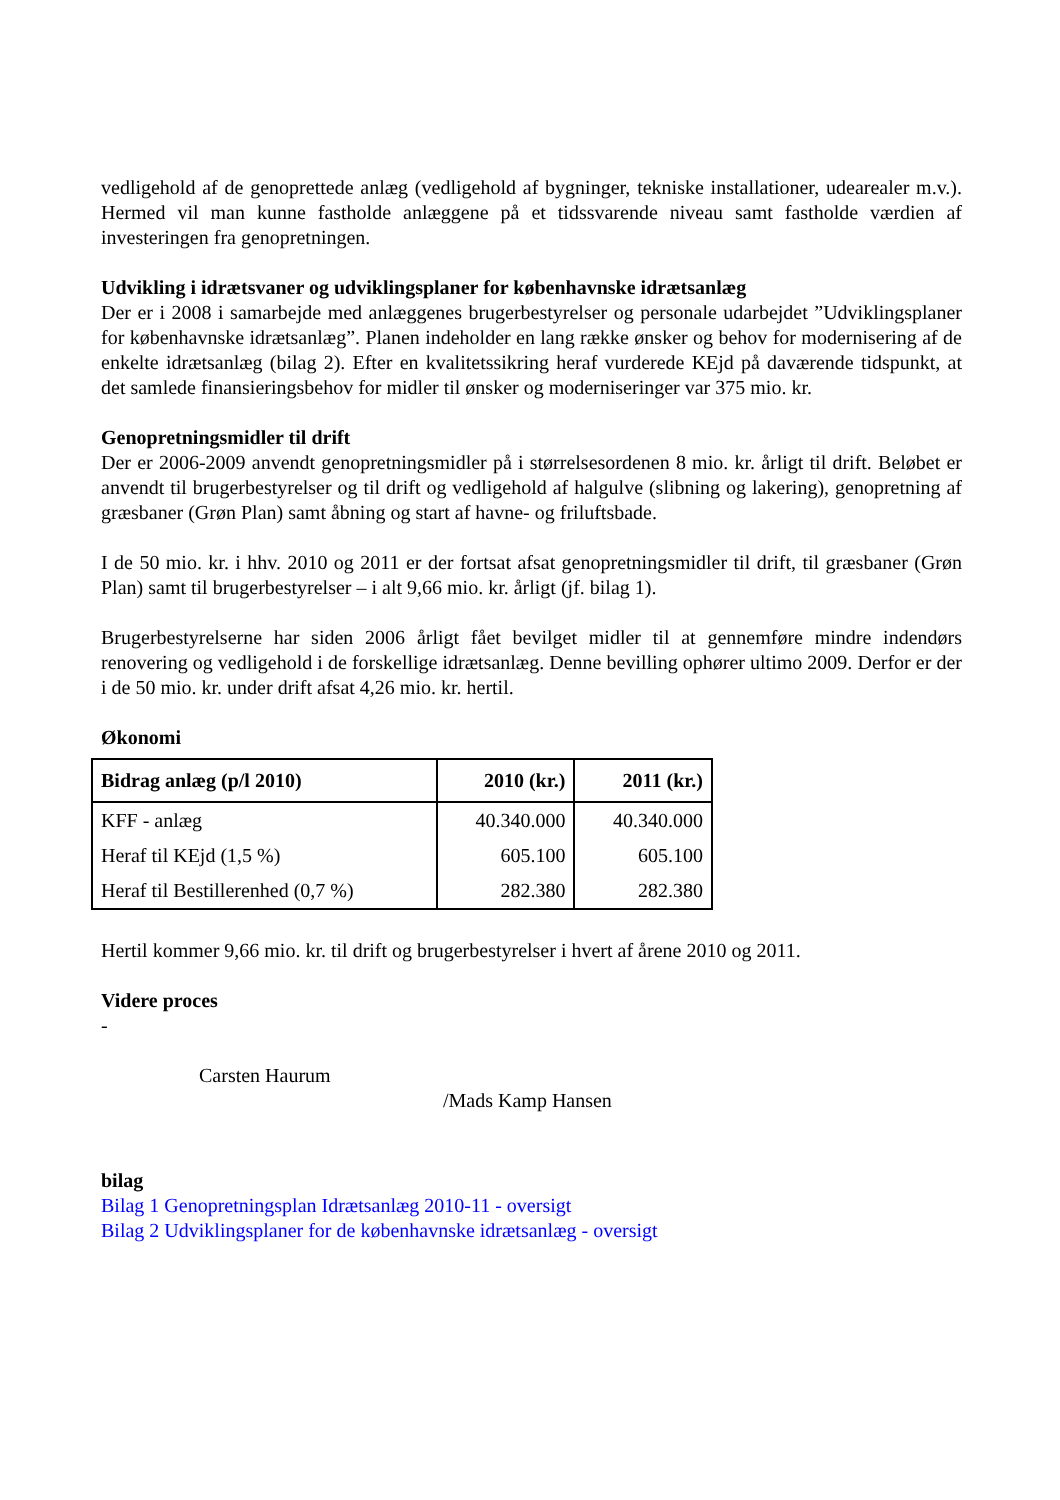vedligehold af de genoprettede anlæg (vedligehold af bygninger, tekniske installationer, udearealer m.v.). Hermed vil man kunne fastholde anlæggene på et tidssvarende niveau samt fastholde værdien af investeringen fra genopretningen.
Udvikling i idrætsvaner og udviklingsplaner for københavnske idrætsanlæg
Der er i 2008 i samarbejde med anlæggenes brugerbestyrelser og personale udarbejdet ”Udviklingsplaner for københavnske idrætsanlæg”. Planen indeholder en lang række ønsker og behov for modernisering af de enkelte idrætsanlæg (bilag 2). Efter en kvalitetssikring heraf vurderede KEjd på daværende tidspunkt, at det samlede finansieringsbehov for midler til ønsker og moderniseringer var 375 mio. kr.
Genopretningsmidler til drift
Der er 2006-2009 anvendt genopretningsmidler på i størrelsesordenen 8 mio. kr. årligt til drift. Beløbet er anvendt til brugerbestyrelser og til drift og vedligehold af halgulve (slibning og lakering), genopretning af græsbaner (Grøn Plan) samt åbning og start af havne- og friluftsbade.
I de 50 mio. kr. i hhv. 2010 og 2011 er der fortsat afsat genopretningsmidler til drift, til græsbaner (Grøn Plan) samt til brugerbestyrelser – i alt 9,66 mio. kr. årligt (jf. bilag 1).
Brugerbestyrelserne har siden 2006 årligt fået bevilget midler til at gennemføre mindre indendørs renovering og vedligehold i de forskellige idrætsanlæg. Denne bevilling ophører ultimo 2009. Derfor er der i de 50 mio. kr. under drift afsat 4,26 mio. kr. hertil.
Økonomi
| Bidrag anlæg (p/l 2010) | 2010 (kr.) | 2011 (kr.) |
| --- | --- | --- |
| KFF - anlæg | 40.340.000 | 40.340.000 |
| Heraf til KEjd (1,5 %) | 605.100 | 605.100 |
| Heraf til Bestillerenhed (0,7 %) | 282.380 | 282.380 |
Hertil kommer 9,66 mio. kr. til drift og brugerbestyrelser i hvert af årene 2010 og 2011.
Videre proces
-
Carsten Haurum
/Mads Kamp Hansen
bilag
Bilag 1 Genopretningsplan Idrætsanlæg 2010-11 - oversigt
Bilag 2 Udviklingsplaner for de københavnske idrætsanlæg - oversigt